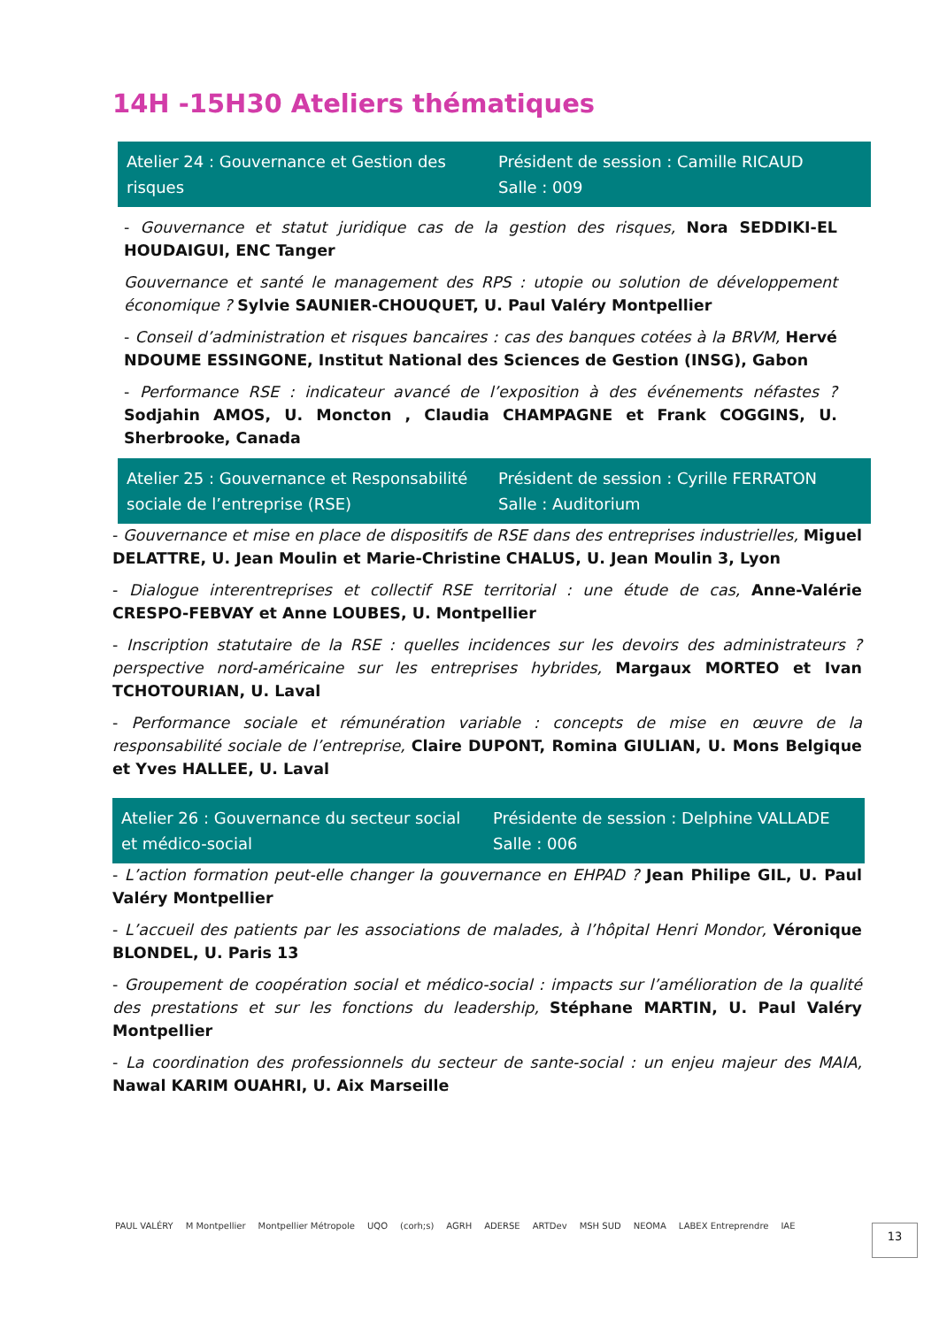14H -15H30 Ateliers thématiques
| Atelier 24 : Gouvernance et Gestion des risques | Président de session : Camille RICAUD Salle : 009 |
- Gouvernance et statut juridique cas de la gestion des risques, Nora SEDDIKI-EL HOUDAIGUI, ENC Tanger
Gouvernance et santé le management des RPS : utopie ou solution de développement économique ? Sylvie SAUNIER-CHOUQUET, U. Paul Valéry Montpellier
- Conseil d’administration et risques bancaires : cas des banques cotées à la BRVM, Hervé NDOUME ESSINGONE, Institut National des Sciences de Gestion (INSG), Gabon
- Performance RSE : indicateur avancé de l’exposition à des événements néfastes ? Sodjahin AMOS, U. Moncton , Claudia CHAMPAGNE et Frank COGGINS, U. Sherbrooke, Canada
| Atelier 25 : Gouvernance et Responsabilité sociale de l’entreprise (RSE) | Président de session : Cyrille FERRATON Salle : Auditorium |
- Gouvernance et mise en place de dispositifs de RSE dans des entreprises industrielles, Miguel DELATTRE, U. Jean Moulin et Marie-Christine CHALUS, U. Jean Moulin 3, Lyon
- Dialogue interentreprises et collectif RSE territorial : une étude de cas, Anne-Valérie CRESPO-FEBVAY et Anne LOUBES, U. Montpellier
- Inscription statutaire de la RSE : quelles incidences sur les devoirs des administrateurs ? perspective nord-américaine sur les entreprises hybrides, Margaux MORTEO et Ivan TCHOTOURIAN, U. Laval
- Performance sociale et rémunération variable : concepts de mise en œuvre de la responsabilité sociale de l’entreprise, Claire DUPONT, Romina GIULIAN, U. Mons Belgique et Yves HALLEE, U. Laval
| Atelier 26 : Gouvernance du secteur social et médico-social | Présidente de session : Delphine VALLADE Salle : 006 |
- L’action formation peut-elle changer la gouvernance en EHPAD ? Jean Philipe GIL, U. Paul Valéry Montpellier
- L’accueil des patients par les associations de malades, à l’hôpital Henri Mondor, Véronique BLONDEL, U. Paris 13
- Groupement de coopération social et médico-social : impacts sur l’amélioration de la qualité des prestations et sur les fonctions du leadership, Stéphane MARTIN, U. Paul Valéry Montpellier
- La coordination des professionnels du secteur de sante-social : un enjeu majeur des MAIA, Nawal KARIM OUAHRI, U. Aix Marseille
PAUL VALÉRY M Montpellier Montpellier Métropole UQO (corh;s) AGRH ADERSE ARTDev MSH SUD NEOMA LABEX Entreprendre IAE 13